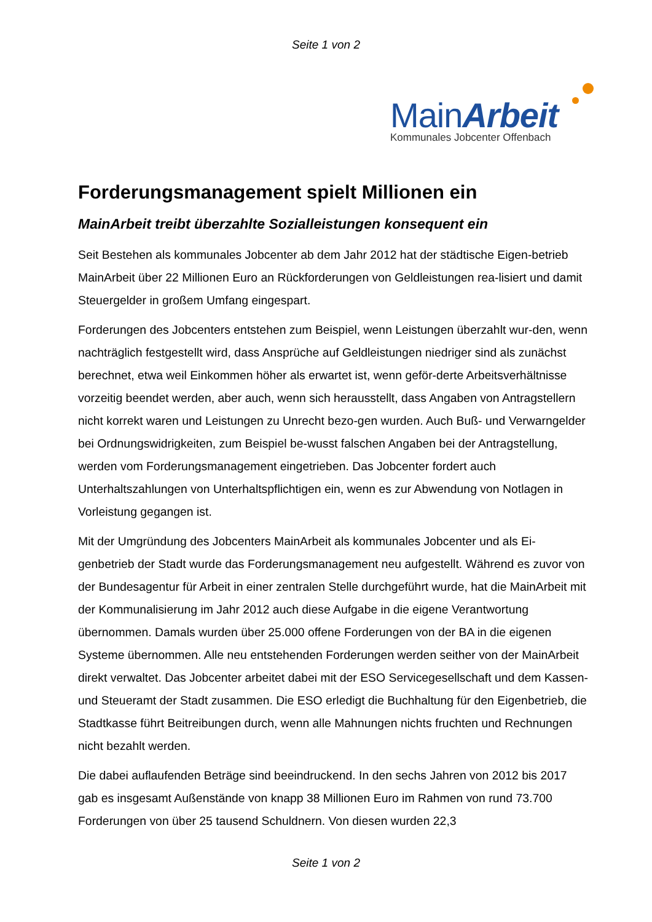Seite 1 von 2
MainArbeit
Kommunales Jobcenter Offenbach
Forderungsmanagement spielt Millionen ein
MainArbeit treibt überzahlte Sozialleistungen konsequent ein
Seit Bestehen als kommunales Jobcenter ab dem Jahr 2012 hat der städtische Eigen-betrieb MainArbeit über 22 Millionen Euro an Rückforderungen von Geldleistungen rea-lisiert und damit Steuergelder in großem Umfang eingespart.
Forderungen des Jobcenters entstehen zum Beispiel, wenn Leistungen überzahlt wur-den, wenn nachträglich festgestellt wird, dass Ansprüche auf Geldleistungen niedriger sind als zunächst berechnet, etwa weil Einkommen höher als erwartet ist, wenn geför-derte Arbeitsverhältnisse vorzeitig beendet werden, aber auch, wenn sich herausstellt, dass Angaben von Antragstellern nicht korrekt waren und Leistungen zu Unrecht bezo-gen wurden. Auch Buß- und Verwarngelder bei Ordnungswidrigkeiten, zum Beispiel be-wusst falschen Angaben bei der Antragstellung, werden vom Forderungsmanagement eingetrieben. Das Jobcenter fordert auch Unterhaltszahlungen von Unterhaltspflichtigen ein, wenn es zur Abwendung von Notlagen in Vorleistung gegangen ist.
Mit der Umgründung des Jobcenters MainArbeit als kommunales Jobcenter und als Ei-genbetrieb der Stadt wurde das Forderungsmanagement neu aufgestellt. Während es zuvor von der Bundesagentur für Arbeit in einer zentralen Stelle durchgeführt wurde, hat die MainArbeit mit der Kommunalisierung im Jahr 2012 auch diese Aufgabe in die eigene Verantwortung übernommen. Damals wurden über 25.000 offene Forderungen von der BA in die eigenen Systeme übernommen. Alle neu entstehenden Forderungen werden seither von der MainArbeit direkt verwaltet. Das Jobcenter arbeitet dabei mit der ESO Servicegesellschaft und dem Kassen- und Steueramt der Stadt zusammen. Die ESO erledigt die Buchhaltung für den Eigenbetrieb, die Stadtkasse führt Beitreibungen durch, wenn alle Mahnungen nichts fruchten und Rechnungen nicht bezahlt werden.
Die dabei auflaufenden Beträge sind beeindruckend. In den sechs Jahren von 2012 bis 2017 gab es insgesamt Außenstände von knapp 38 Millionen Euro im Rahmen von rund 73.700 Forderungen von über 25 tausend Schuldnern. Von diesen wurden 22,3
Seite 1 von 2